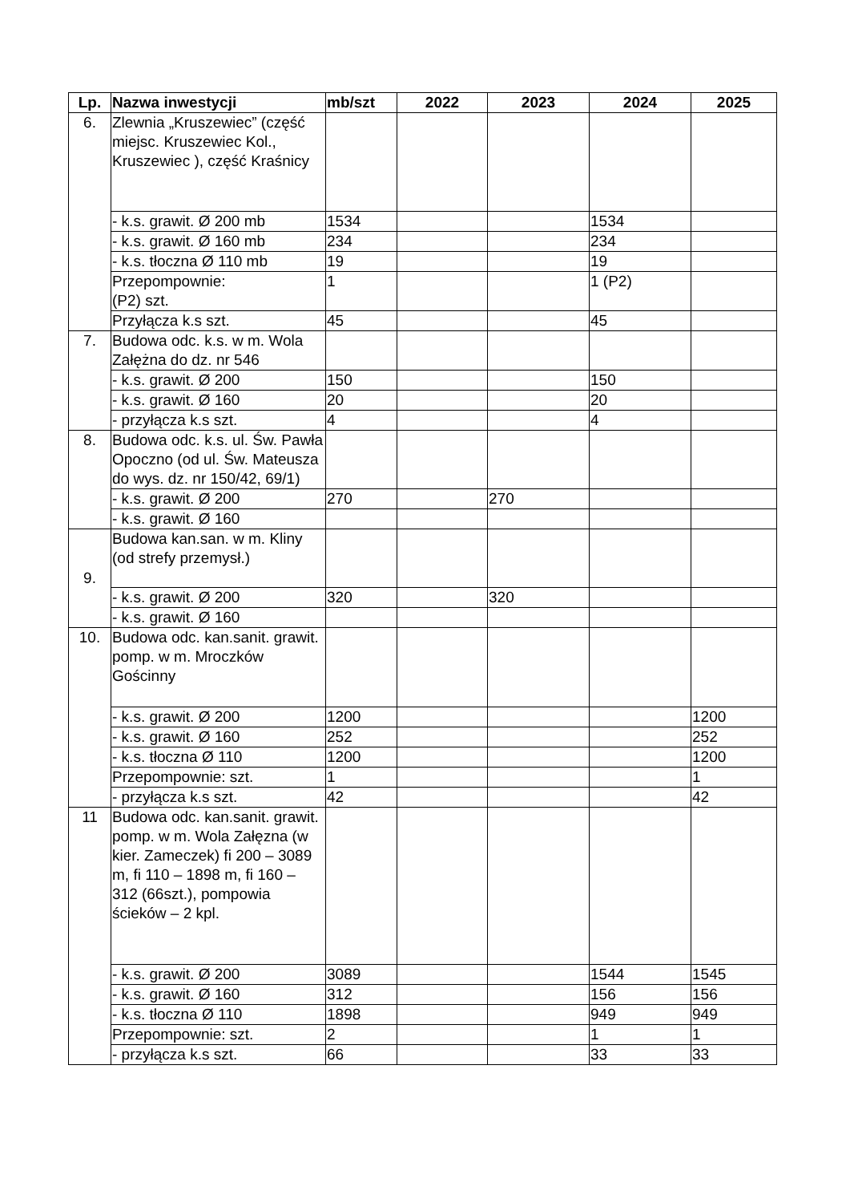| Lp. | Nazwa inwestycji | mb/szt | 2022 | 2023 | 2024 | 2025 |
| --- | --- | --- | --- | --- | --- | --- |
| 6. | Zlewnia „Kruszewiec” (część miejsc. Kruszewiec Kol., Kruszewiec ), część Kraśnicy | | | | | |
| | - k.s. grawit. Ø 200 mb | 1534 | | | 1534 | |
| | - k.s. grawit. Ø 160 mb | 234 | | | 234 | |
| | - k.s. tłoczna Ø 110 mb | 19 | | | 19 | |
| | Przepompownie: (P2) szt. | 1 | | | 1 (P2) | |
| | Przyłącza k.s szt. | 45 | | | 45 | |
| 7. | Budowa odc. k.s. w m. Wola Załężna do dz. nr 546 | | | | | |
| | - k.s. grawit. Ø 200 | 150 | | | 150 | |
| | - k.s. grawit. Ø 160 | 20 | | | 20 | |
| | - przyłącza k.s szt. | 4 | | | 4 | |
| 8. | Budowa odc. k.s. ul. Św. Pawła Opoczno (od ul. Św. Mateusza do wys. dz. nr 150/42, 69/1) | | | | | |
| | - k.s. grawit. Ø 200 | 270 | | 270 | | |
| | - k.s. grawit. Ø 160 | | | | | |
| 9. | Budowa kan.san. w m. Kliny (od strefy przemysł.) | | | | | |
| | - k.s. grawit. Ø 200 | 320 | | 320 | | |
| | - k.s. grawit. Ø 160 | | | | | |
| 10. | Budowa odc. kan.sanit. grawit. pomp. w m. Mroczków Gościnny | | | | | |
| | - k.s. grawit. Ø 200 | 1200 | | | | 1200 |
| | - k.s. grawit. Ø 160 | 252 | | | | 252 |
| | - k.s. tłoczna Ø 110 | 1200 | | | | 1200 |
| | Przepompownie: szt. | 1 | | | | 1 |
| | - przyłącza k.s szt. | 42 | | | | 42 |
| 11 | Budowa odc. kan.sanit. grawit. pomp. w m. Wola Załęzna (w kier. Zameczek) fi 200 – 3089 m, fi 110 – 1898 m, fi 160 – 312 (66szt.), pompowia ścieków – 2 kpl. | | | | | |
| | - k.s. grawit. Ø 200 | 3089 | | | 1544 | 1545 |
| | - k.s. grawit. Ø 160 | 312 | | | 156 | 156 |
| | - k.s. tłoczna Ø 110 | 1898 | | | 949 | 949 |
| | Przepompownie: szt. | 2 | | | 1 | 1 |
| | - przyłącza k.s szt. | 66 | | | 33 | 33 |